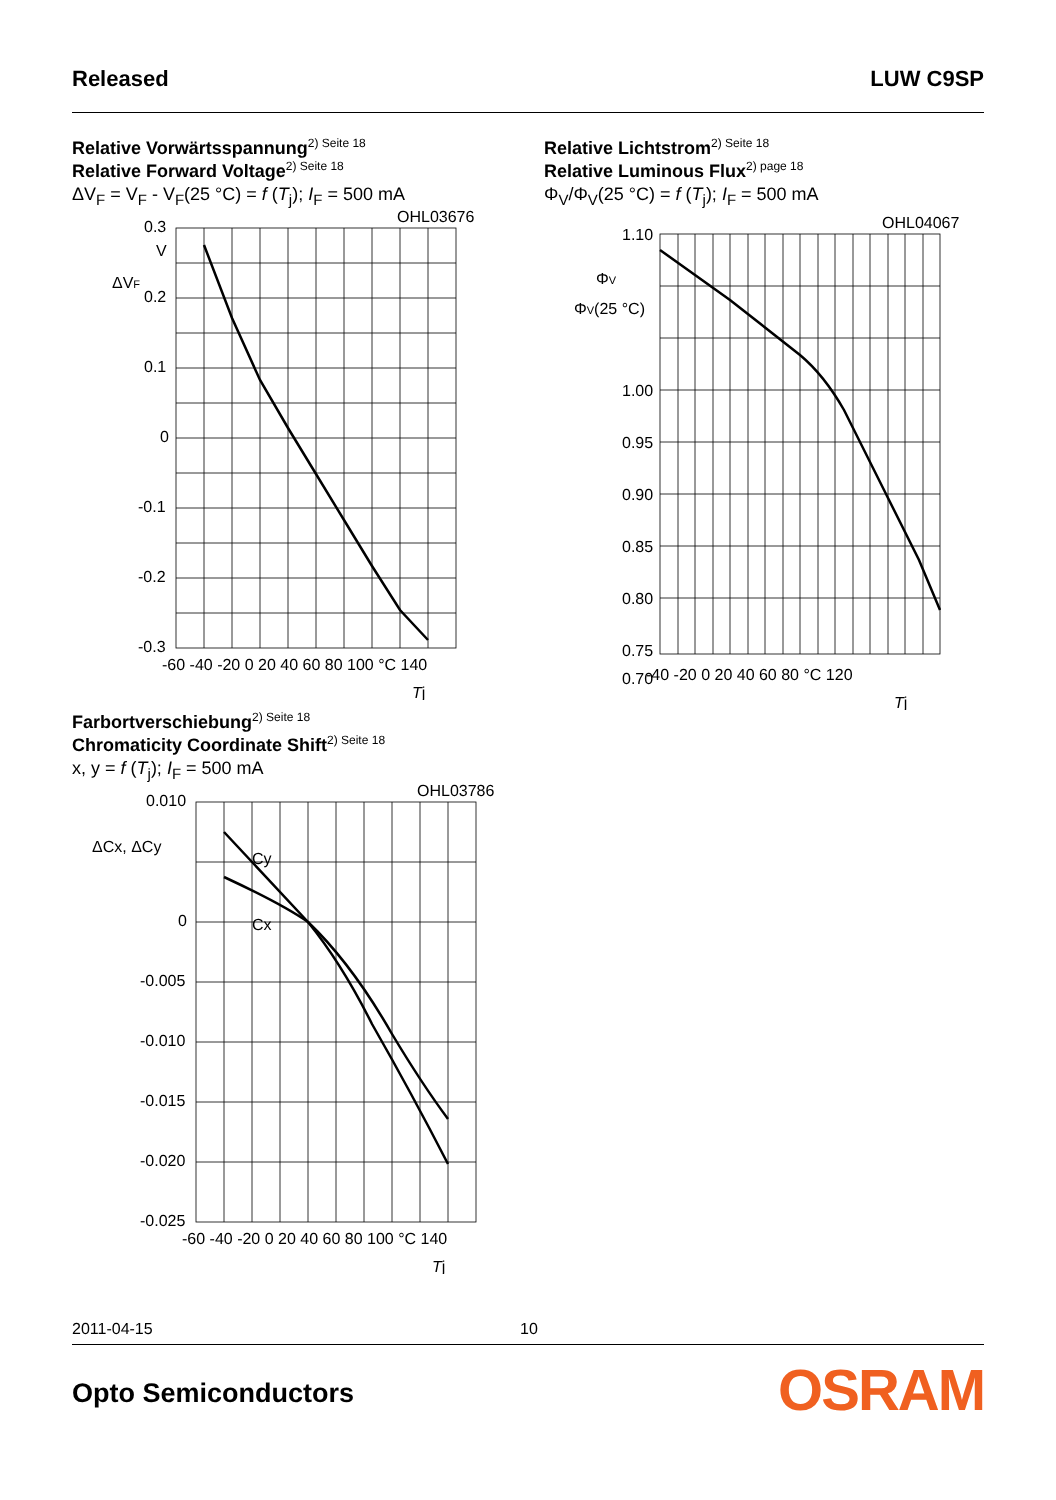Released LUW C9SP
Relative Vorwärtsspannung<sup>2) Seite 18</sup>
Relative Forward Voltage<sup>2) Seite 18</sup>
ΔV<sub>F</sub> = V<sub>F</sub> - V<sub>F</sub>(25 °C) = f (T<sub>j</sub>); I<sub>F</sub> = 500 mA
OHL03676
0.3
V
ΔVF
0.2
0.1
0
-0.1
-0.2
-0.3
-60 -40 -20 0 20 40 60 80 100 °C 140
Tj
Relative Lichtstrom<sup>2) Seite 18</sup>
Relative Luminous Flux<sup>2) page 18</sup>
Φ<sub>V</sub>/Φ<sub>V</sub>(25 °C) = f (T<sub>j</sub>); I<sub>F</sub> = 500 mA
OHL04067
1.10
ΦV
ΦV(25 °C)
1.00
0.95
0.90
0.85
0.80
0.75
0.70
-40 -20 0 20 40 60 80 °C 120
Tj
Farbortverschiebung<sup>2) Seite 18</sup>
Chromaticity Coordinate Shift<sup>2) Seite 18</sup>
x, y = f (T<sub>j</sub>); I<sub>F</sub> = 500 mA
OHL03786
Cy
Cx
ΔCx, ΔCy
0.010
0
-0.005
-0.010
-0.015
-0.020
-0.025
-60 -40 -20 0 20 40 60 80 100 °C 140
Tj
2011-04-15 10
Opto Semiconductors OSRAM